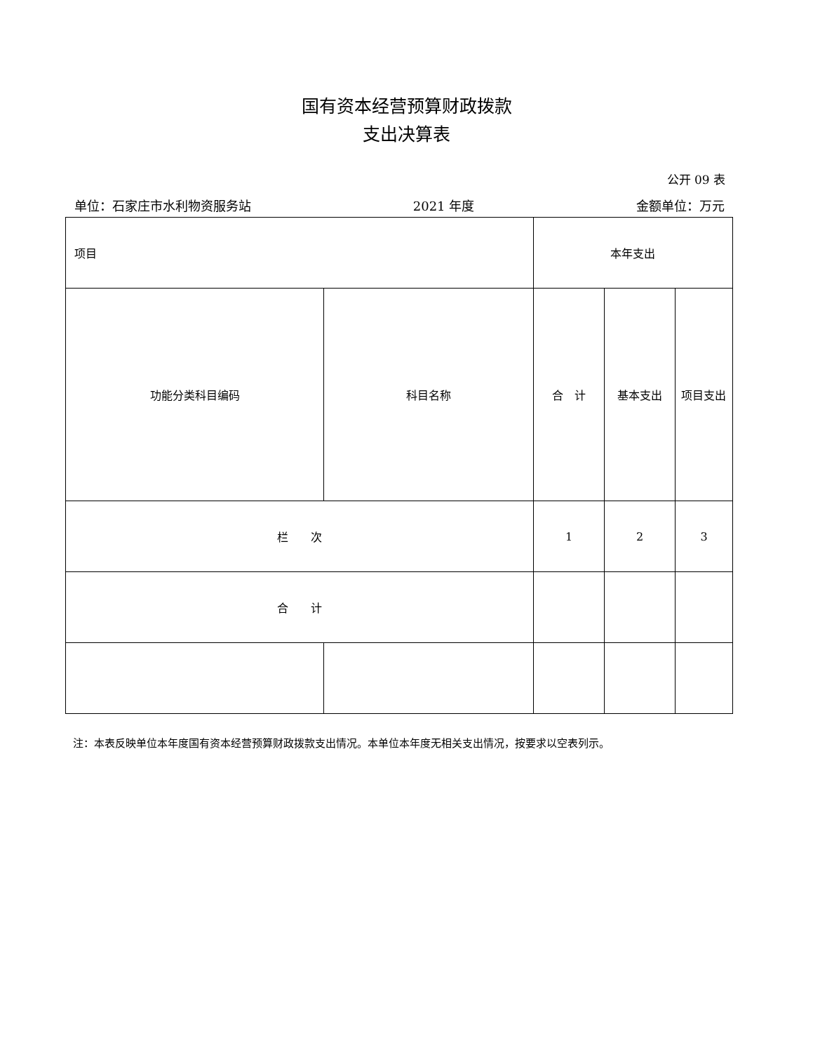国有资本经营预算财政拨款
支出决算表
公开 09 表
单位：石家庄市水利物资服务站 2021 年度 金额单位：万元
| 项目 | | 本年支出 | | |
| 功能分类科目编码 | 科目名称 | 合 计 | 基本支出 | 项目支出 |
| 栏 次 | | 1 | 2 | 3 |
| 合 计 | | | | |
注：本表反映单位本年度国有资本经营预算财政拨款支出情况。本单位本年度无相关支出情况，按要求以空表列示。